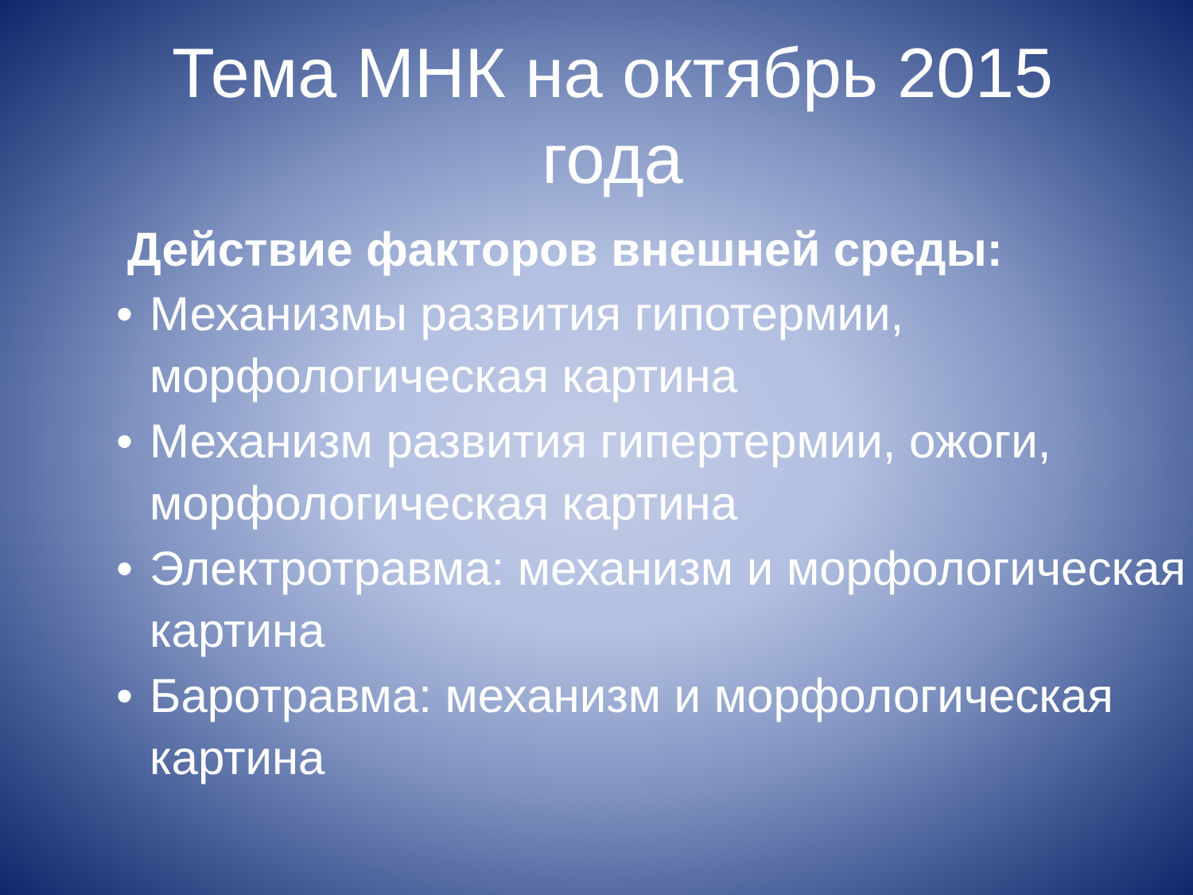Тема МНК на октябрь 2015
года
Действие факторов внешней среды:
• Механизмы развития гипотермии, морфологическая картина
• Механизм развития гипертермии, ожоги, морфологическая картина
• Электротравма: механизм и морфологическая картина
• Баротравма: механизм и морфологическая картина